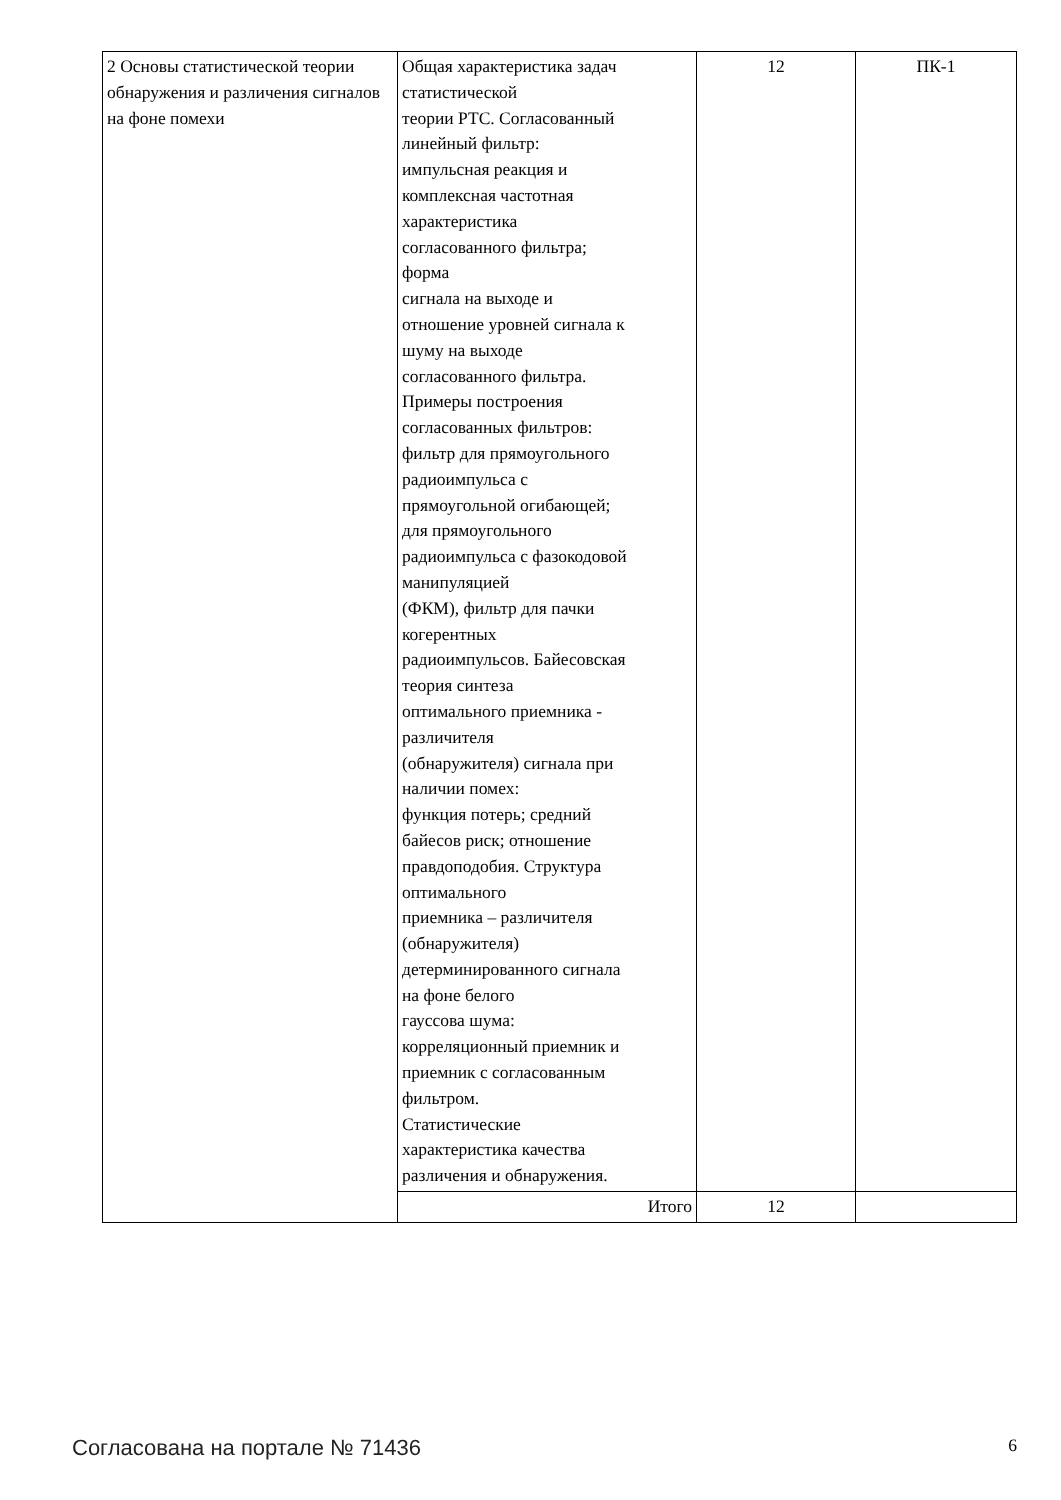| 2 Основы статистической теории обнаружения и различения сигналов на фоне помехи | Общая характеристика задач статистической теории РТС. Согласованный линейный фильтр: импульсная реакция и комплексная частотная характеристика согласованного фильтра; форма сигнала на выходе и отношение уровней сигнала к шуму на выходе согласованного фильтра. Примеры построения согласованных фильтров: фильтр для прямоугольного радиоимпульса с прямоугольной огибающей; для прямоугольного радиоимпульса с фазокодовой манипуляцией (ФКМ), фильтр для пачки когерентных радиоимпульсов. Байесовская теория синтеза оптимального приемника - различителя (обнаружителя) сигнала при наличии помех: функция потерь; средний байесов риск; отношение правдоподобия. Структура оптимального приемника – различителя (обнаружителя) детерминированного сигнала на фоне белого гауссова шума: корреляционный приемник и приемник с согласованным фильтром. Статистические характеристика качества различения и обнаружения. | 12 | ПК-1 |
| | Итого | 12 | |
Согласована на портале № 71436 6